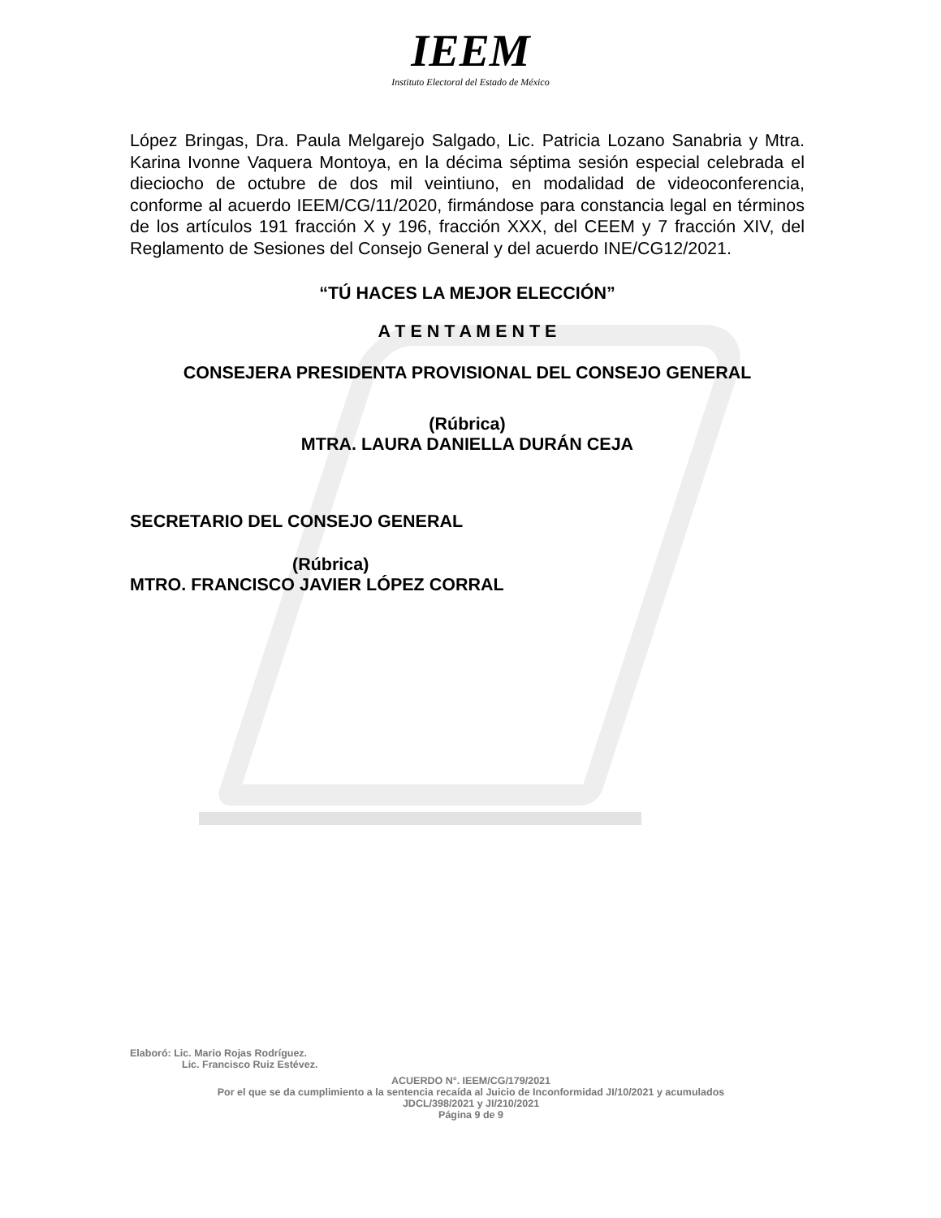IEEM
Instituto Electoral del Estado de México
López Bringas, Dra. Paula Melgarejo Salgado, Lic. Patricia Lozano Sanabria y Mtra. Karina Ivonne Vaquera Montoya, en la décima séptima sesión especial celebrada el dieciocho de octubre de dos mil veintiuno, en modalidad de videoconferencia, conforme al acuerdo IEEM/CG/11/2020, firmándose para constancia legal en términos de los artículos 191 fracción X y 196, fracción XXX, del CEEM y 7 fracción XIV, del Reglamento de Sesiones del Consejo General y del acuerdo INE/CG12/2021.
“TÚ HACES LA MEJOR ELECCIÓN”
A T E N T A M E N T E
CONSEJERA PRESIDENTA PROVISIONAL DEL CONSEJO GENERAL
(Rúbrica)
MTRA. LAURA DANIELLA DURÁN CEJA
SECRETARIO DEL CONSEJO GENERAL
(Rúbrica)
MTRO. FRANCISCO JAVIER LÓPEZ CORRAL
Elaboró: Lic. Mario Rojas Rodríguez.
Lic. Francisco Ruiz Estévez.
ACUERDO N°. IEEM/CG/179/2021
Por el que se da cumplimiento a la sentencia recaída al Juicio de Inconformidad JI/10/2021 y acumulados
JDCL/398/2021 y JI/210/2021
Página 9 de 9